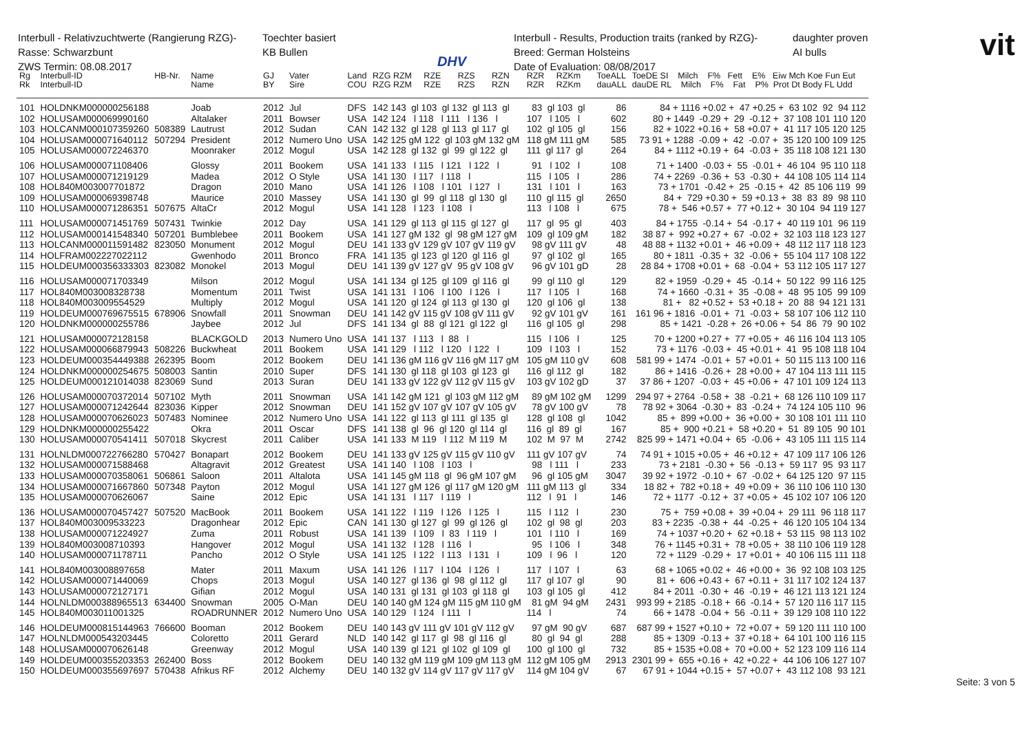Interbull - Relativzuchtwerte (Rangierung RZG)-
Rasse: Schwarzbunt
ZWS Termin: 08.08.2017
Toechter basiert
KB Bullen
DHV
Interbull - Results, Production traits (ranked by RZG)-
Breed: German Holsteins
Date of Evaluation: 08/08/2017
daughter proven
AI bulls
vit
| Rg Rk | Interbull-ID Interbull-ID | HB-Nr. | Name Name | GJ BY | Vater Sire | Land COU | RZG RZM RZE RZS RZN RZG RZM RZE RZS RZN | RZR RZKm RZR RZKm | ToeALL dauALL | ToeDE SI Milch F% Fett E% Eiw Mch Koe Fun Eut dauDE RL Milch F% Fat P% Prot Dt Body FL Udd |
| --- | --- | --- | --- | --- | --- | --- | --- | --- | --- | --- |
| 101 | HOLDNKM000000256188 | | Joab | 2012 | Jul | DFS | 142 143 gl 103 gl 132 gl 113 gl | 83 gl 103 gl | 86 | 84 + 1116 +0.02 + 47 +0.25 + 63 102 92 94 112 |
| 102 | HOLUSAM000069990160 | | Altalaker | 2011 | Bowser | USA | 142 124 l 118 l 111 l 136 l | 107 l 105 l | 602 | 80 + 1449 -0.29 + 29 -0.12 + 37 108 101 110 120 |
| 103 | HOLCANM000107359260 | 508389 | Lautrust | 2012 | Sudan | CAN | 142 132 gl 128 gl 113 gl 117 gl | 102 gl 105 gl | 156 | 82 + 1022 +0.16 + 58 +0.07 + 41 117 105 120 125 |
| 104 | HOLUSAM000071640112 | 507294 | President | 2012 | Numero Uno | USA | 142 125 gM 122 gl 103 gM 132 gM | 118 gM 111 gM | 585 | 73 91 + 1288 -0.09 + 42 -0.07 + 35 120 100 109 125 |
| 105 | HOLUSAM000072246370 | | Moonraker | 2012 | Mogul | USA | 142 128 gl 132 gl 99 gl 122 gl | 111 gl 117 gl | 264 | 84 + 1112 +0.19 + 64 -0.03 + 35 118 108 121 130 |
| 106 | HOLUSAM000071108406 | | Glossy | 2011 | Bookem | USA | 141 133 l 115 l 121 l 122 l | 91 l 102 l | 108 | 71 + 1400 -0.03 + 55 -0.01 + 46 104 95 110 118 |
| 107 | HOLUSAM000071219129 | | Madea | 2012 | O Style | USA | 141 130 l 117 l 118 l | 115 l 105 l | 286 | 74 + 2269 -0.36 + 53 -0.30 + 44 108 105 114 114 |
| 108 | HOL840M003007701872 | | Dragon | 2010 | Mano | USA | 141 126 l 108 l 101 l 127 l | 131 l 101 l | 163 | 73 + 1701 -0.42 + 25 -0.15 + 42 85 106 119 99 |
| 109 | HOLUSAM000069398748 | | Maurice | 2010 | Massey | USA | 141 130 gl 99 gl 118 gl 130 gl | 110 gl 115 gl | 2650 | 84 + 729 +0.30 + 59 +0.13 + 38 83 89 98 110 |
| 110 | HOLUSAM000071286351 | 507675 | AltaCr | 2012 | Mogul | USA | 141 128 l 123 l 108 l | 113 l 108 l | 675 | 78 + 546 +0.57 + 77 +0.12 + 30 104 94 119 127 |
| 111 | HOLUSAM000071451769 | 507431 | Twinkie | 2012 | Day | USA | 141 129 gl 113 gl 115 gl 127 gl | 117 gl 95 gl | 403 | 84 + 1755 -0.14 + 54 -0.17 + 40 119 101 96 119 |
| 112 | HOLUSAM000141548340 | 507201 | Bumblebee | 2011 | Bookem | USA | 141 127 gM 132 gl 98 gM 127 gM | 109 gl 109 gM | 182 | 38 87 + 992 +0.27 + 67 -0.02 + 32 103 118 123 127 |
| 113 | HOLCANM000011591482 | 823050 | Monument | 2012 | Mogul | DEU | 141 133 gV 129 gV 107 gV 119 gV | 98 gV 111 gV | 48 | 48 88 + 1132 +0.01 + 46 +0.09 + 48 112 117 118 123 |
| 114 | HOLFRAM002227022112 | | Gwenhodo | 2011 | Bronco | FRA | 141 135 gl 123 gl 120 gl 116 gl | 97 gl 102 gl | 165 | 80 + 1811 -0.35 + 32 -0.06 + 55 104 117 108 122 |
| 115 | HOLDEUM000356333303 | 823082 | Monokel | 2013 | Mogul | DEU | 141 139 gV 127 gV 95 gV 108 gV | 96 gV 101 gD | 28 | 28 84 + 1708 +0.01 + 68 -0.04 + 53 112 105 117 127 |
| 116 | HOLUSAM000071703349 | | Milson | 2012 | Mogul | USA | 141 134 gl 125 gl 109 gl 116 gl | 99 gl 110 gl | 129 | 82 + 1959 -0.29 + 45 -0.14 + 50 122 99 116 125 |
| 117 | HOL840M003008328738 | | Momentum | 2011 | Twist | USA | 141 131 l 106 l 100 l 126 l | 117 l 105 l | 168 | 74 + 1660 -0.31 + 35 -0.08 + 48 95 105 99 109 |
| 118 | HOL840M003009554529 | | Multiply | 2012 | Mogul | USA | 141 120 gl 124 gl 113 gl 130 gl | 120 gl 106 gl | 138 | 81 + 82 +0.52 + 53 +0.18 + 20 88 94 121 131 |
| 119 | HOLDEUM000769675515 | 678906 | Snowfall | 2011 | Snowman | DEU | 141 142 gV 115 gV 108 gV 111 gV | 92 gV 101 gV | 161 | 161 96 + 1816 -0.01 + 71 -0.03 + 58 107 106 112 110 |
| 120 | HOLDNKM000000255786 | | Jaybee | 2012 | Jul | DFS | 141 134 gl 88 gl 121 gl 122 gl | 116 gl 105 gl | 298 | 85 + 1421 -0.28 + 26 +0.06 + 54 86 79 90 102 |
| 121 | HOLUSAM000072128158 | | BLACKGOLD | 2013 | Numero Uno | USA | 141 137 l 113 l 88 l | 115 l 106 l | 125 | 70 + 1200 +0.27 + 77 +0.05 + 46 116 104 113 105 |
| 122 | HOLUSAM000066879943 | 508226 | Buckwheat | 2011 | Bookem | USA | 141 129 l 112 l 120 l 122 l | 109 l 103 l | 152 | 73 + 1176 -0.03 + 45 +0.01 + 41 95 108 118 104 |
| 123 | HOLDEUM000354449388 | 262395 | Boom | 2012 | Bookem | DEU | 141 136 gM 116 gV 116 gM 117 gM | 105 gM 110 gV | 608 | 581 99 + 1474 -0.01 + 57 +0.01 + 50 115 113 100 116 |
| 124 | HOLDNKM000000254675 | 508003 | Santin | 2010 | Super | DFS | 141 130 gl 118 gl 103 gl 123 gl | 116 gl 112 gl | 182 | 86 + 1416 -0.26 + 28 +0.00 + 47 104 113 111 115 |
| 125 | HOLDEUM000121014038 | 823069 | Sund | 2013 | Suran | DEU | 141 133 gV 122 gV 112 gV 115 gV | 103 gV 102 gD | 37 | 37 86 + 1207 -0.03 + 45 +0.06 + 47 101 109 124 113 |
| 126 | HOLUSAM000070372014 | 507102 | Myth | 2011 | Snowman | USA | 141 142 gM 121 gl 103 gM 112 gM | 89 gM 102 gM | 1299 | 294 97 + 2764 -0.58 + 38 -0.21 + 68 126 110 109 117 |
| 127 | HOLUSAM000071242644 | 823036 | Kipper | 2012 | Snowman | DEU | 141 152 gV 107 gV 107 gV 105 gV | 78 gV 100 gV | 78 | 78 92 + 3064 -0.30 + 83 -0.24 + 74 124 105 110 96 |
| 128 | HOLUSAM000070626023 | 507483 | Nominee | 2012 | Numero Uno | USA | 141 122 gl 113 gl 111 gl 135 gl | 128 gl 108 gl | 1042 | 85 + 899 +0.00 + 36 +0.00 + 30 108 101 111 110 |
| 129 | HOLDNKM000000255422 | | Okra | 2011 | Oscar | DFS | 141 138 gl 96 gl 120 gl 114 gl | 116 gl 89 gl | 167 | 85 + 900 +0.21 + 58 +0.20 + 51 89 105 90 101 |
| 130 | HOLUSAM000070541411 | 507018 | Skycrest | 2011 | Caliber | USA | 141 133 M 119 l 112 M 119 M | 102 M 97 M | 2742 | 825 99 + 1471 +0.04 + 65 -0.06 + 43 105 111 115 114 |
| 131 | HOLNLDM000722766280 | 570427 | Bonapart | 2012 | Bookem | DEU | 141 133 gV 125 gV 115 gV 110 gV | 111 gV 107 gV | 74 | 74 91 + 1015 +0.05 + 46 +0.12 + 47 109 117 106 126 |
| 132 | HOLUSAM000071588468 | | Altagravit | 2012 | Greatest | USA | 141 140 l 108 l 103 l | 98 l 111 l | 233 | 73 + 2181 -0.30 + 56 -0.13 + 59 117 95 93 117 |
| 133 | HOLUSAM000070358061 | 506861 | Saloon | 2011 | Altalota | USA | 141 145 gM 118 gl 96 gM 107 gM | 96 gl 105 gM | 3047 | 39 92 + 1972 -0.10 + 67 -0.02 + 64 125 120 97 115 |
| 134 | HOLUSAM000071667860 | 507348 | Payton | 2012 | Mogul | USA | 141 127 gM 126 gl 117 gM 120 gM | 111 gM 113 gl | 334 | 18 82 + 782 +0.18 + 49 +0.09 + 36 110 106 110 130 |
| 135 | HOLUSAM000070626067 | | Saine | 2012 | Epic | USA | 141 131 l 117 l 119 l | 112 l 91 l | 146 | 72 + 1177 -0.12 + 37 +0.05 + 45 102 107 106 120 |
| 136 | HOLUSAM000070457427 | 507520 | MacBook | 2011 | Bookem | USA | 141 122 l 119 l 126 l 125 l | 115 l 112 l | 230 | 75 + 759 +0.08 + 39 +0.04 + 29 111 96 118 117 |
| 137 | HOL840M003009533223 | | Dragonhear | 2012 | Epic | CAN | 141 130 gl 127 gl 99 gl 126 gl | 102 gl 98 gl | 203 | 83 + 2235 -0.38 + 44 -0.25 + 46 120 105 104 134 |
| 138 | HOLUSAM000071224927 | | Zuma | 2011 | Robust | USA | 141 139 l 109 l 83 l 119 l | 101 l 110 l | 169 | 74 + 1037 +0.20 + 62 +0.18 + 53 115 98 113 102 |
| 139 | HOL840M003008710393 | | Hangover | 2012 | Mogul | USA | 141 132 l 128 l 116 l | 95 l 106 l | 348 | 76 + 1145 +0.31 + 78 +0.05 + 38 110 106 119 128 |
| 140 | HOLUSAM000071178711 | | Pancho | 2012 | O Style | USA | 141 125 l 122 l 113 l 131 l | 109 l 96 l | 120 | 72 + 1129 -0.29 + 17 +0.01 + 40 106 115 111 118 |
| 141 | HOL840M003008897658 | | Mater | 2011 | Maxum | USA | 141 126 l 117 l 104 l 126 l | 117 l 107 l | 63 | 68 + 1065 +0.02 + 46 +0.00 + 36 92 108 103 125 |
| 142 | HOLUSAM000071440069 | | Chops | 2013 | Mogul | USA | 140 127 gl 136 gl 98 gl 112 gl | 117 gl 107 gl | 90 | 81 + 606 +0.43 + 67 +0.11 + 31 117 102 124 137 |
| 143 | HOLUSAM000072127171 | | Gifian | 2012 | Mogul | USA | 140 131 gl 131 gl 103 gl 118 gl | 103 gl 105 gl | 412 | 84 + 2011 -0.30 + 46 -0.19 + 46 121 113 121 124 |
| 144 | HOLNLDM000388965513 | 634400 | Snowman | 2005 | O-Man | DEU | 140 140 gM 124 gM 115 gM 110 gM | 81 gM 94 gM | 2431 | 993 99 + 2185 -0.18 + 66 -0.14 + 57 120 116 117 115 |
| 145 | HOL840M003011001325 | | ROADRUNNER | 2012 | Numero Uno | USA | 140 129 l 124 l 111 l | 114 l | 74 | 66 + 1478 -0.04 + 56 -0.11 + 39 129 108 110 122 |
| 146 | HOLDEUM000815144963 | 766600 | Booman | 2012 | Bookem | DEU | 140 143 gV 111 gV 101 gV 112 gV | 97 gM 90 gV | 687 | 687 99 + 1527 +0.10 + 72 +0.07 + 59 120 111 110 100 |
| 147 | HOLNLDM000543203445 | | Coloretto | 2011 | Gerard | NLD | 140 142 gl 117 gl 98 gl 116 gl | 80 gl 94 gl | 288 | 85 + 1309 -0.13 + 37 +0.18 + 64 101 100 116 115 |
| 148 | HOLUSAM000070626148 | | Greenway | 2012 | Mogul | USA | 140 139 gl 121 gl 102 gl 109 gl | 100 gl 100 gl | 732 | 85 + 1535 +0.08 + 70 +0.00 + 52 123 109 116 114 |
| 149 | HOLDEUM000355203353 | 262400 | Boss | 2012 | Bookem | DEU | 140 132 gM 119 gM 109 gM 113 gM | 112 gM 105 gM | 2913 | 2301 99 + 655 +0.16 + 42 +0.22 + 44 106 106 127 107 |
| 150 | HOLDEUM000355697697 | 570438 | Afrikus RF | 2012 | Alchemy | DEU | 140 132 gV 114 gV 117 gV 117 gV | 114 gM 104 gV | 67 | 67 91 + 1044 +0.15 + 57 +0.07 + 43 112 108 93 121 |
Seite: 3 von 5